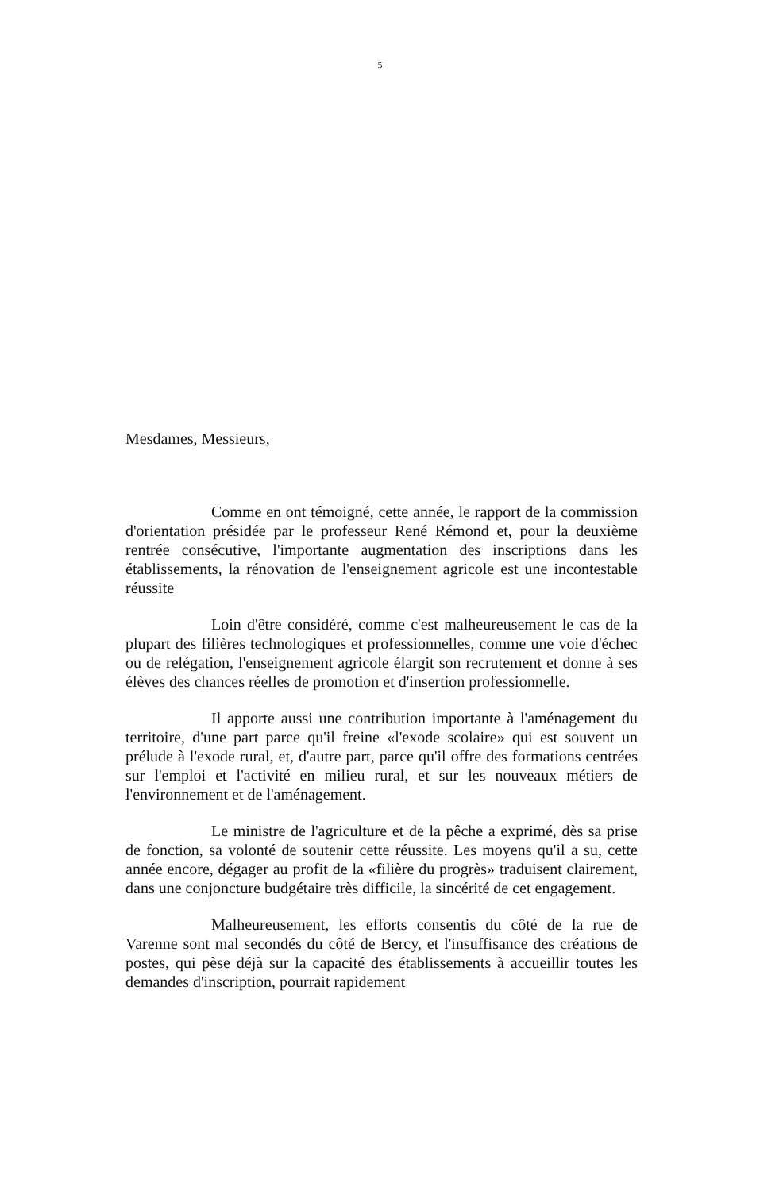5
Mesdames, Messieurs,
Comme en ont témoigné, cette année, le rapport de la commission d'orientation présidée par le professeur René Rémond et, pour la deuxième rentrée consécutive, l'importante augmentation des inscriptions dans les établissements, la rénovation de l'enseignement agricole est une incontestable réussite
Loin d'être considéré, comme c'est malheureusement le cas de la plupart des filières technologiques et professionnelles, comme une voie d'échec ou de relégation, l'enseignement agricole élargit son recrutement et donne à ses élèves des chances réelles de promotion et d'insertion professionnelle.
Il apporte aussi une contribution importante à l'aménagement du territoire, d'une part parce qu'il freine «l'exode scolaire» qui est souvent un prélude à l'exode rural, et, d'autre part, parce qu'il offre des formations centrées sur l'emploi et l'activité en milieu rural, et sur les nouveaux métiers de l'environnement et de l'aménagement.
Le ministre de l'agriculture et de la pêche a exprimé, dès sa prise de fonction, sa volonté de soutenir cette réussite. Les moyens qu'il a su, cette année encore, dégager au profit de la «filière du progrès» traduisent clairement, dans une conjoncture budgétaire très difficile, la sincérité de cet engagement.
Malheureusement, les efforts consentis du côté de la rue de Varenne sont mal secondés du côté de Bercy, et l'insuffisance des créations de postes, qui pèse déjà sur la capacité des établissements à accueillir toutes les demandes d'inscription, pourrait rapidement